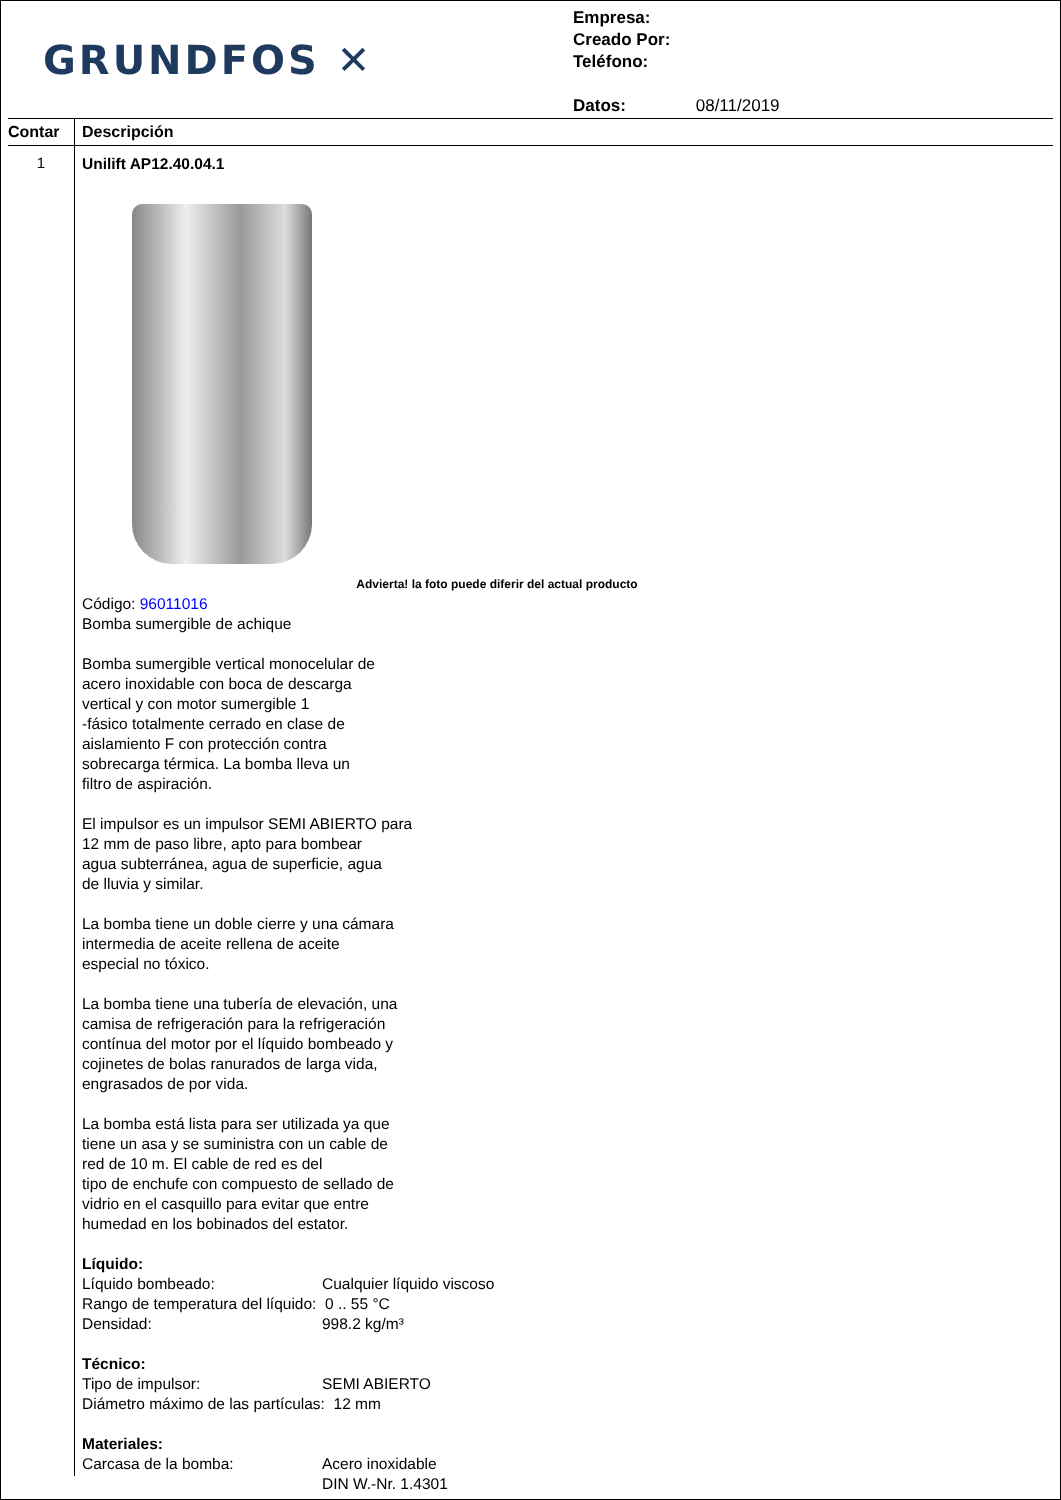GRUNDFOS ✕
Empresa:
Creado Por:
Teléfono:
Datos: 08/11/2019
Contar
Descripción
1
Unilift AP12.40.04.1
Advierta! la foto puede diferir del actual producto
Código: 96011016
Bomba sumergible de achique
Bomba sumergible vertical monocelular de
acero inoxidable con boca de descarga
vertical y con motor sumergible 1
-fásico totalmente cerrado en clase de
aislamiento F con protección contra
sobrecarga térmica. La bomba lleva un
filtro de aspiración.
El impulsor es un impulsor SEMI ABIERTO para
12 mm de paso libre, apto para bombear
agua subterránea, agua de superficie, agua
de lluvia y similar.
La bomba tiene un doble cierre y una cámara
intermedia de aceite rellena de aceite
especial no tóxico.
La bomba tiene una tubería de elevación, una
camisa de refrigeración para la refrigeración
contínua del motor por el líquido bombeado y
cojinetes de bolas ranurados de larga vida,
engrasados de por vida.
La bomba está lista para ser utilizada ya que
tiene un asa y se suministra con un cable de
red de 10 m. El cable de red es del
tipo de enchufe con compuesto de sellado de
vidrio en el casquillo para evitar que entre
humedad en los bobinados del estator.
Líquido:
Líquido bombeado: Cualquier líquido viscoso
Rango de temperatura del líquido: 0 .. 55 °C
Densidad: 998.2 kg/m³
Técnico:
Tipo de impulsor: SEMI ABIERTO
Diámetro máximo de las partículas: 12 mm
Materiales:
Carcasa de la bomba: Acero inoxidable
DIN W.-Nr. 1.4301